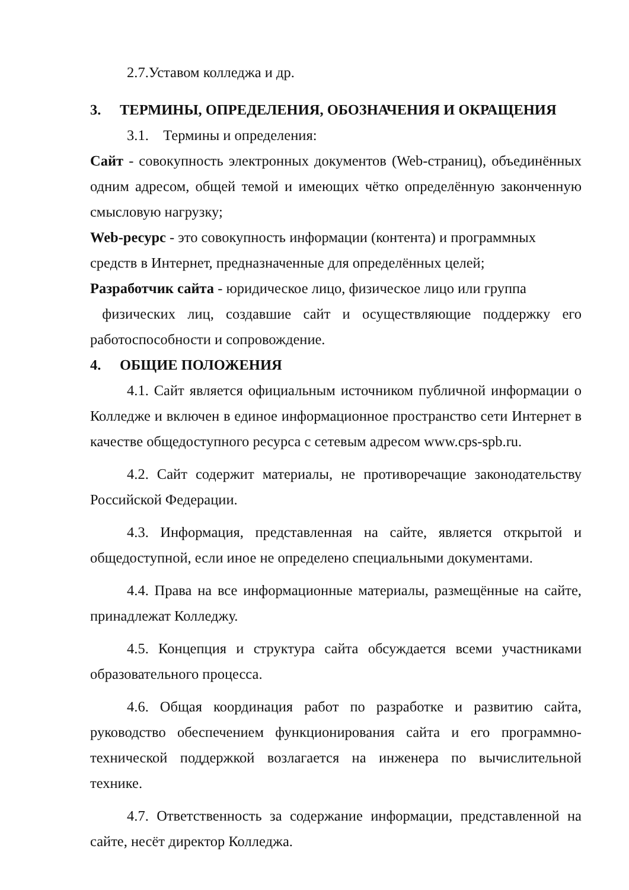2.7.Уставом колледжа и др.
3. ТЕРМИНЫ, ОПРЕДЕЛЕНИЯ, ОБОЗНАЧЕНИЯ И ОКРАЩЕНИЯ
3.1. Термины и определения:
Сайт - совокупность электронных документов (Web-страниц), объединённых одним адресом, общей темой и имеющих чётко определённую законченную смысловую нагрузку;
Web-ресурс - это совокупность информации (контента) и программных средств в Интернет, предназначенные для определённых целей;
Разработчик сайта - юридическое лицо, физическое лицо или группа
физических лиц, создавшие сайт и осуществляющие поддержку его работоспособности и сопровождение.
4. ОБЩИЕ ПОЛОЖЕНИЯ
4.1. Сайт является официальным источником публичной информации о Колледже и включен в единое информационное пространство сети Интернет в качестве общедоступного ресурса с сетевым адресом www.cps-spb.ru.
4.2. Сайт содержит материалы, не противоречащие законодательству Российской Федерации.
4.3. Информация, представленная на сайте, является открытой и общедоступной, если иное не определено специальными документами.
4.4. Права на все информационные материалы, размещённые на сайте, принадлежат Колледжу.
4.5. Концепция и структура сайта обсуждается всеми участниками образовательного процесса.
4.6. Общая координация работ по разработке и развитию сайта, руководство обеспечением функционирования сайта и его программно-технической поддержкой возлагается на инженера по вычислительной технике.
4.7. Ответственность за содержание информации, представленной на сайте, несёт директор Колледжа.